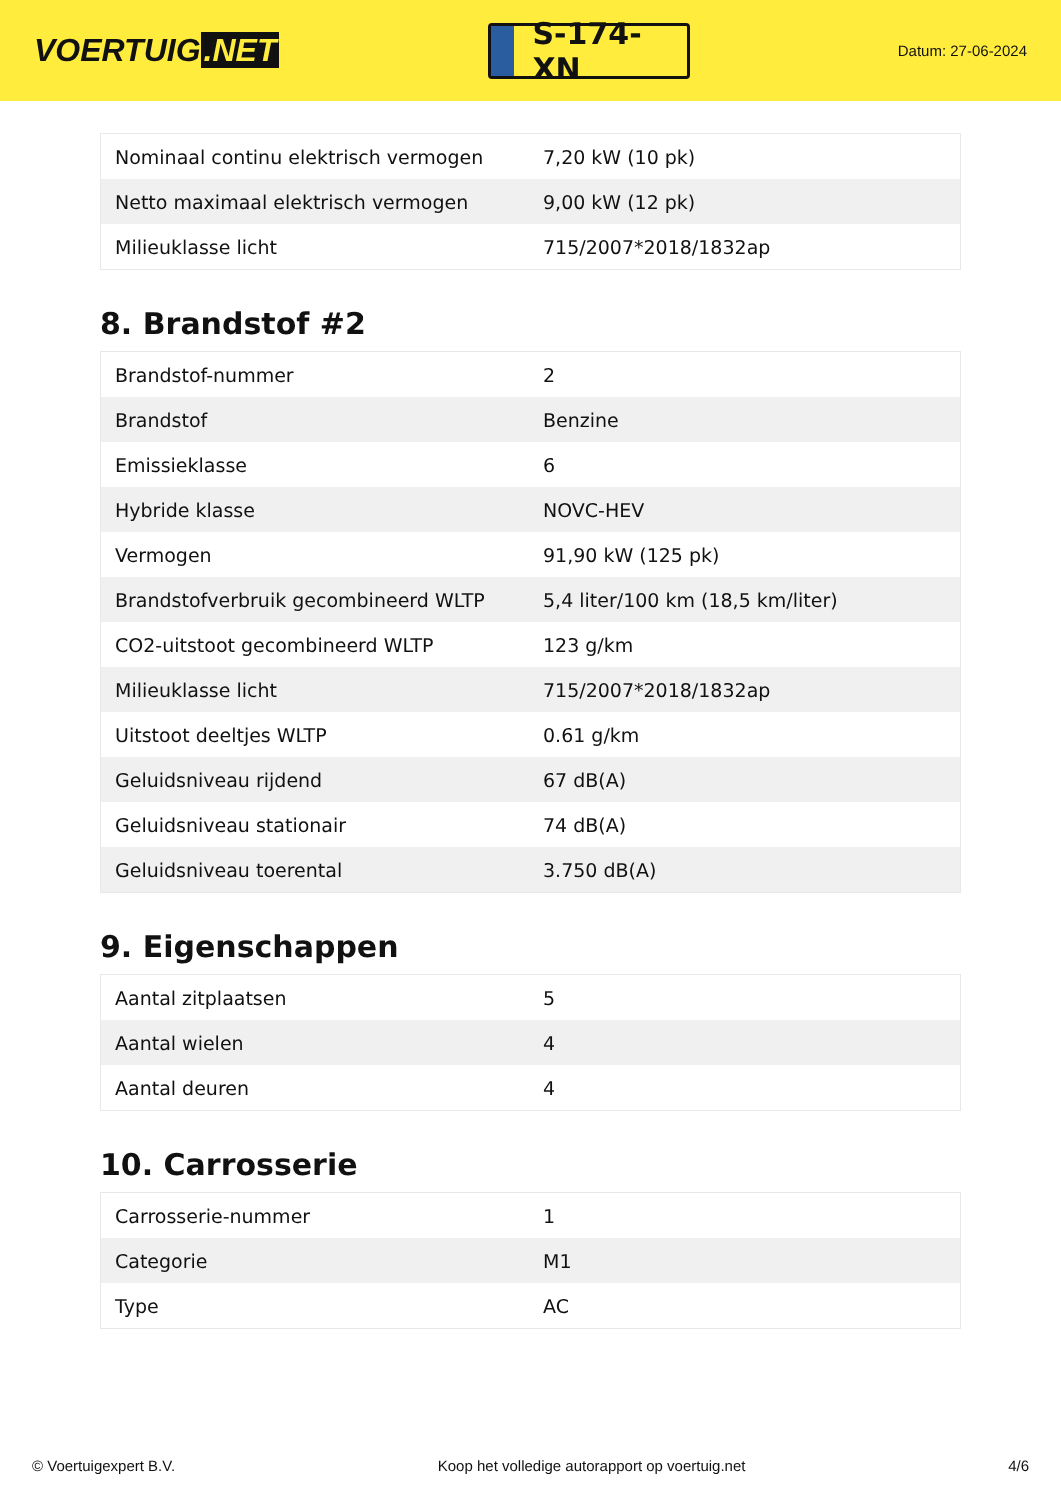VOERTUIG.NET
S-174-XN
Datum: 27-06-2024
| Nominaal continu elektrisch vermogen | 7,20 kW (10 pk) |
| Netto maximaal elektrisch vermogen | 9,00 kW (12 pk) |
| Milieuklasse licht | 715/2007*2018/1832ap |
8. Brandstof #2
| Brandstof-nummer | 2 |
| Brandstof | Benzine |
| Emissieklasse | 6 |
| Hybride klasse | NOVC-HEV |
| Vermogen | 91,90 kW (125 pk) |
| Brandstofverbruik gecombineerd WLTP | 5,4 liter/100 km (18,5 km/liter) |
| CO2-uitstoot gecombineerd WLTP | 123 g/km |
| Milieuklasse licht | 715/2007*2018/1832ap |
| Uitstoot deeltjes WLTP | 0.61 g/km |
| Geluidsniveau rijdend | 67 dB(A) |
| Geluidsniveau stationair | 74 dB(A) |
| Geluidsniveau toerental | 3.750 dB(A) |
9. Eigenschappen
| Aantal zitplaatsen | 5 |
| Aantal wielen | 4 |
| Aantal deuren | 4 |
10. Carrosserie
| Carrosserie-nummer | 1 |
| Categorie | M1 |
| Type | AC |
© Voertuigexpert B.V. Koop het volledige autorapport op voertuig.net 4/6